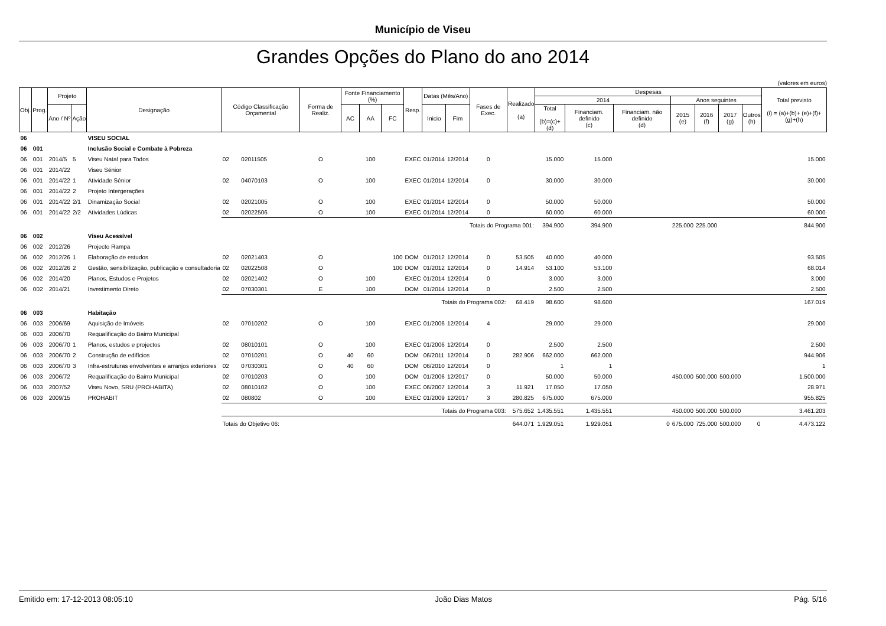Município de Viseu
Grandes Opções do Plano do ano 2014
(valores em euros)
| Obj. | Prog. | Projeto | | Designação | Código Classificação Orçamental | | Forma de Realiz. | Fonte Financiamento (%) | | | Resp. | Datas (Mês/Ano) | | Fases de Exec. | Realizado (a) | Despesas | | | | | | | Total previsto (i) = (a)+(b)+ (e)+(f)+(g)+(h) |
| --- | --- | --- | --- | --- | --- | --- | --- | --- | --- | --- | --- | --- | --- | --- | --- | --- | --- | --- | --- | --- | --- | --- | --- |
| | | | | | | | | | | | | | | | | 2014 | | | Anos seguintes | | | | |
| | | | | | | | | | | | | | | | | Total (b)=(c)+(d) | Financiam. definido (c) | Financiam. não definido (d) | 2015 (e) | 2016 (f) | 2017 (g) | Outros (h) | |
| | | Ano / Nº | Ação | | | | | AC | AA | FC | | Inicio | Fim | | | | | | | | | | |
| 06 | | | | VISEU SOCIAL | | | | | | | | | | | | | | | | | | | |
| 06 | 001 | | | Inclusão Social e Combate à Pobreza | | | | | | | | | | | | | | | | | | | |
| 06 | 001 | 2014/5 | 5 | Viseu Natal para Todos | 02 | 02011505 | O | | 100 | | EXEC | 01/2014 | 12/2014 | 0 | | 15.000 | 15.000 | | | | | | 15.000 |
| 06 | 001 | 2014/22 | | Viseu Sénior | | | | | | | | | | | | | | | | | | | |
| 06 | 001 | 2014/22 | 1 | Atividade Sénior | 02 | 04070103 | O | | 100 | | EXEC | 01/2014 | 12/2014 | 0 | | 30.000 | 30.000 | | | | | | 30.000 |
| 06 | 001 | 2014/22 | 2 | Projeto Intergerações | | | | | | | | | | | | | | | | | | | |
| 06 | 001 | 2014/22 | 2/1 | Dinamização Social | 02 | 02021005 | O | | 100 | | EXEC | 01/2014 | 12/2014 | 0 | | 50.000 | 50.000 | | | | | | 50.000 |
| 06 | 001 | 2014/22 | 2/2 | Atividades Lúdicas | 02 | 02022506 | O | | 100 | | EXEC | 01/2014 | 12/2014 | 0 | | 60.000 | 60.000 | | | | | | 60.000 |
| | | | | | Totais do Programa 001: | | | | | | | | | | | 394.900 | 394.900 | | 225.000 | 225.000 | | | 844.900 |
| 06 | 002 | | | Viseu Acessível | | | | | | | | | | | | | | | | | | | |
| 06 | 002 | 2012/26 | | Projecto Rampa | | | | | | | | | | | | | | | | | | | |
| 06 | 002 | 2012/26 | 1 | Elaboração de estudos | 02 | 02021403 | O | | | 100 | DOM | 01/2012 | 12/2014 | 0 | 53.505 | 40.000 | 40.000 | | | | | | 93.505 |
| 06 | 002 | 2012/26 | 2 | Gestão, sensibilização, publicação e consultadoria | 02 | 02022508 | O | | | 100 | DOM | 01/2012 | 12/2014 | 0 | 14.914 | 53.100 | 53.100 | | | | | | 68.014 |
| 06 | 002 | 2014/20 | | Planos, Estudos e Projetos | 02 | 02021402 | O | | 100 | | EXEC | 01/2014 | 12/2014 | 0 | | 3.000 | 3.000 | | | | | | 3.000 |
| 06 | 002 | 2014/21 | | Investimento Direto | 02 | 07030301 | E | | 100 | | DOM | 01/2014 | 12/2014 | 0 | | 2.500 | 2.500 | | | | | | 2.500 |
| | | | | | Totais do Programa 002: | | | | | | | | | | 68.419 | 98.600 | 98.600 | | | | | | 167.019 |
| 06 | 003 | | | Habitação | | | | | | | | | | | | | | | | | | | |
| 06 | 003 | 2006/69 | | Aquisição de Imóveis | 02 | 07010202 | O | | 100 | | EXEC | 01/2006 | 12/2014 | 4 | | 29.000 | 29.000 | | | | | | 29.000 |
| 06 | 003 | 2006/70 | | Requalificação do Bairro Municipal | | | | | | | | | | | | | | | | | | | |
| 06 | 003 | 2006/70 | 1 | Planos, estudos e projectos | 02 | 08010101 | O | | 100 | | EXEC | 01/2006 | 12/2014 | 0 | | 2.500 | 2.500 | | | | | | 2.500 |
| 06 | 003 | 2006/70 | 2 | Construção de edifícios | 02 | 07010201 | O | 40 | 60 | | DOM | 06/2011 | 12/2014 | 0 | 282.906 | 662.000 | 662.000 | | | | | | 944.906 |
| 06 | 003 | 2006/70 | 3 | Infra-estruturas envolventes e arranjos exteriores | 02 | 07030301 | O | 40 | 60 | | DOM | 06/2010 | 12/2014 | 0 | | 1 | 1 | | | | | | 1 |
| 06 | 003 | 2006/72 | | Requalificação do Bairro Municipal | 02 | 07010203 | O | | 100 | | DOM | 01/2006 | 12/2017 | 0 | | 50.000 | 50.000 | | 450.000 | 500.000 | 500.000 | | 1.500.000 |
| 06 | 003 | 2007/52 | | Viseu Novo, SRU (PROHABITA) | 02 | 08010102 | O | | 100 | | EXEC | 06/2007 | 12/2014 | 3 | 11.921 | 17.050 | 17.050 | | | | | | 28.971 |
| 06 | 003 | 2009/15 | | PROHABIT | 02 | 080802 | O | | 100 | | EXEC | 01/2009 | 12/2017 | 3 | 280.825 | 675.000 | 675.000 | | | | | | 955.825 |
| | | | | | Totais do Programa 003: | | | | | | | | | | 575.652 | 1.435.551 | 1.435.551 | | 450.000 | 500.000 | 500.000 | | 3.461.203 |
| | | | | | Totais do Objetivo 06: | | | | | | | | | | 644.071 | 1.929.051 | 1.929.051 | 0 | 675.000 | 725.000 | 500.000 | 0 | 4.473.122 |
Emitido em: 17-12-2013 08:05:10 João Dias Matos Pág. 5/16